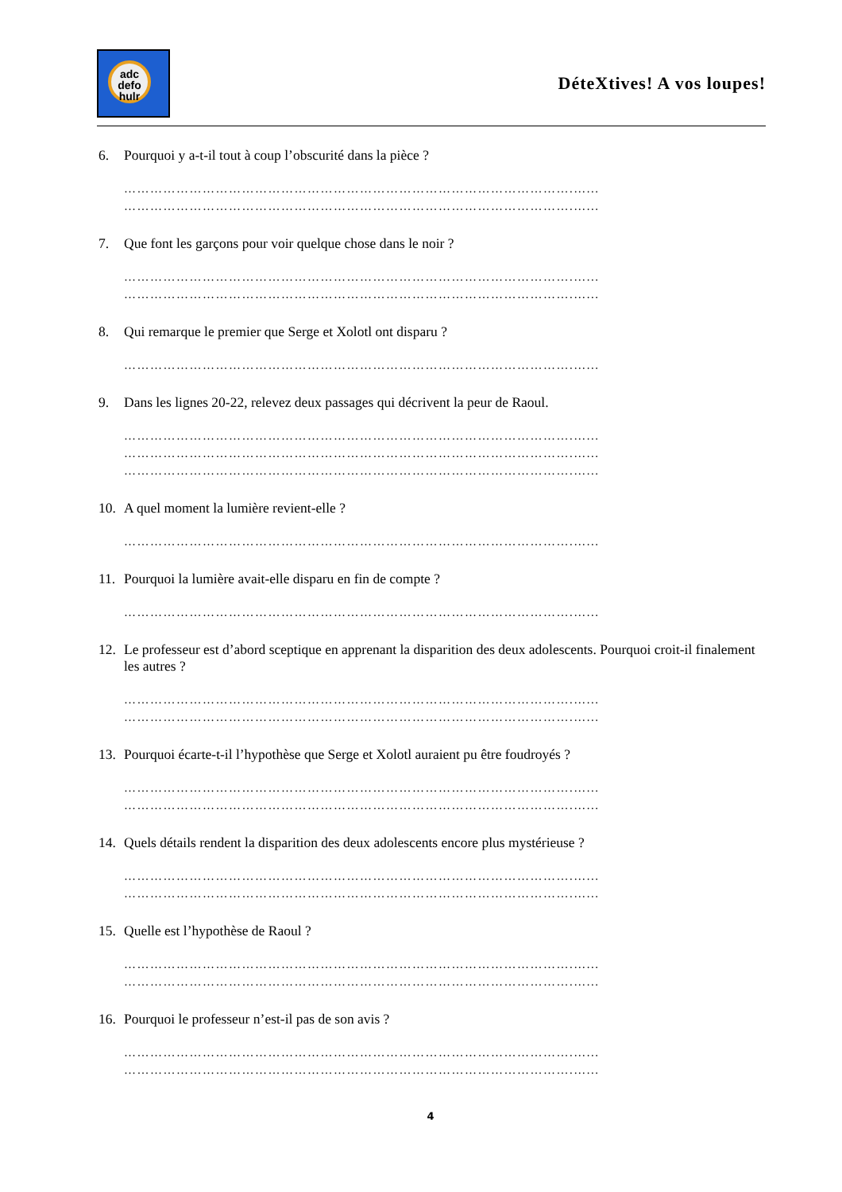adc defo hulr
DéteXtives! A vos loupes!
6. Pourquoi y a-t-il tout à coup l’obscurité dans la pièce ?
………………………………………………………………………………………….…...
………………………………………………………………………………………….…...
7. Que font les garçons pour voir quelque chose dans le noir ?
………………………………………………………………………………………….…...
………………………………………………………………………………………….…...
8. Qui remarque le premier que Serge et Xolotl ont disparu ?
………………………………………………………………………………………….…...
9. Dans les lignes 20-22, relevez deux passages qui décrivent la peur de Raoul.
………………………………………………………………………………………….…...
………………………………………………………………………………………….…...
………………………………………………………………………………………….…...
10. A quel moment la lumière revient-elle ?
………………………………………………………………………………………….…...
11. Pourquoi la lumière avait-elle disparu en fin de compte ?
………………………………………………………………………………………….…...
12. Le professeur est d’abord sceptique en apprenant la disparition des deux adolescents. Pourquoi croit-il finalement les autres ?
………………………………………………………………………………………….…...
………………………………………………………………………………………….…...
13. Pourquoi écarte-t-il l’hypothèse que Serge et Xolotl auraient pu être foudroyés ?
………………………………………………………………………………………….…...
………………………………………………………………………………………….…...
14. Quels détails rendent la disparition des deux adolescents encore plus mystérieuse ?
………………………………………………………………………………………….…...
………………………………………………………………………………………….…...
15. Quelle est l’hypothèse de Raoul ?
………………………………………………………………………………………….…...
………………………………………………………………………………………….…...
16. Pourquoi le professeur n’est-il pas de son avis ?
………………………………………………………………………………………….…...
………………………………………………………………………………………….…...
4